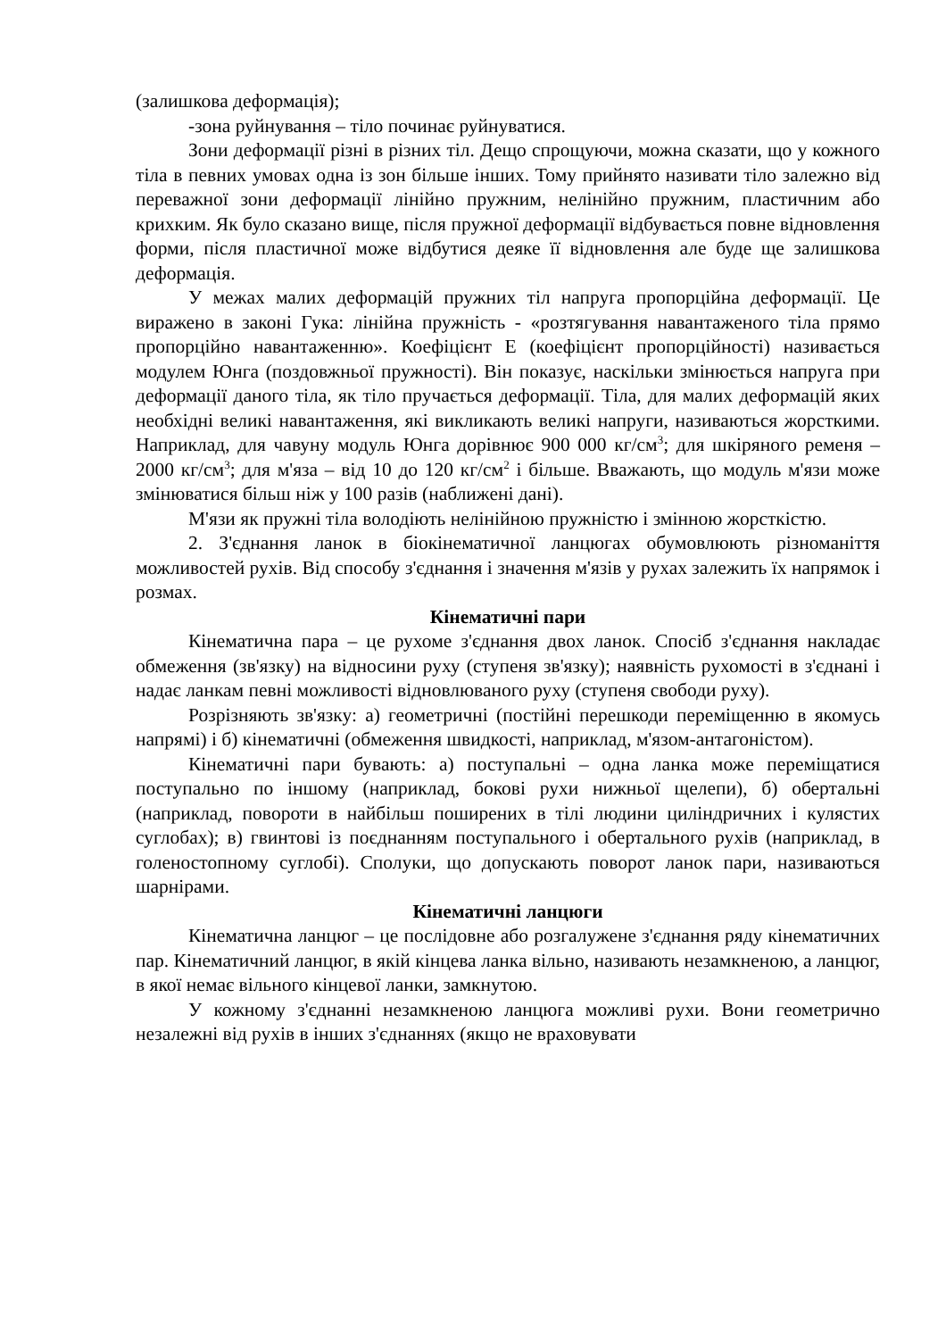(залишкова деформація);
-зона руйнування – тіло починає руйнуватися.
Зони деформації різні в різних тіл. Дещо спрощуючи, можна сказати, що у кожного тіла в певних умовах одна із зон більше інших. Тому прийнято називати тіло залежно від переважної зони деформації лінійно пружним, нелінійно пружним, пластичним або крихким. Як було сказано вище, після пружної деформації відбувається повне відновлення форми, після пластичної може відбутися деяке її відновлення але буде ще залишкова деформація.
У межах малих деформацій пружних тіл напруга пропорційна деформації. Це виражено в законі Гука: лінійна пружність - «розтягування навантаженого тіла прямо пропорційно навантаженню». Коефіцієнт Е (коефіцієнт пропорційності) називається модулем Юнга (поздовжньої пружності). Він показує, наскільки змінюється напруга при деформації даного тіла, як тіло пручається деформації. Тіла, для малих деформацій яких необхідні великі навантаження, які викликають великі напруги, називаються жорсткими. Наприклад, для чавуну модуль Юнга дорівнює 900 000 кг/см<sup>3</sup>; для шкіряного ременя – 2000 кг/см<sup>3</sup>; для м'яза – від 10 до 120 кг/см<sup>2</sup> і більше. Вважають, що модуль м'язи може змінюватися більш ніж у 100 разів (наближені дані).
М'язи як пружні тіла володіють нелінійною пружністю і змінною жорсткістю.
2. З'єднання ланок в біокінематичної ланцюгах обумовлюють різноманіття можливостей рухів. Від способу з'єднання і значення м'язів у рухах залежить їх напрямок і розмах.
Кінематичні пари
Кінематична пара – це рухоме з'єднання двох ланок. Спосіб з'єднання накладає обмеження (зв'язку) на відносини руху (ступеня зв'язку); наявність рухомості в з'єднані і надає ланкам певні можливості відновлюваного руху (ступеня свободи руху).
Розрізняють зв'язку: а) геометричні (постійні перешкоди переміщенню в якомусь напрямі) і б) кінематичні (обмеження швидкості, наприклад, м'язом-антагоністом).
Кінематичні пари бувають: а) поступальні – одна ланка може переміщатися поступально по іншому (наприклад, бокові рухи нижньої щелепи), б) обертальні (наприклад, повороти в найбільш поширених в тілі людини циліндричних і кулястих суглобах); в) гвинтові із поєднанням поступального і обертального рухів (наприклад, в голеностопному суглобі). Сполуки, що допускають поворот ланок пари, називаються шарнірами.
Кінематичні ланцюги
Кінематична ланцюг – це послідовне або розгалужене з'єднання ряду кінематичних пар. Кінематичний ланцюг, в якій кінцева ланка вільно, називають незамкненою, а ланцюг, в якої немає вільного кінцевої ланки, замкнутою.
У кожному з'єднанні незамкненою ланцюга можливі рухи. Вони геометрично незалежні від рухів в інших з'єднаннях (якщо не враховувати